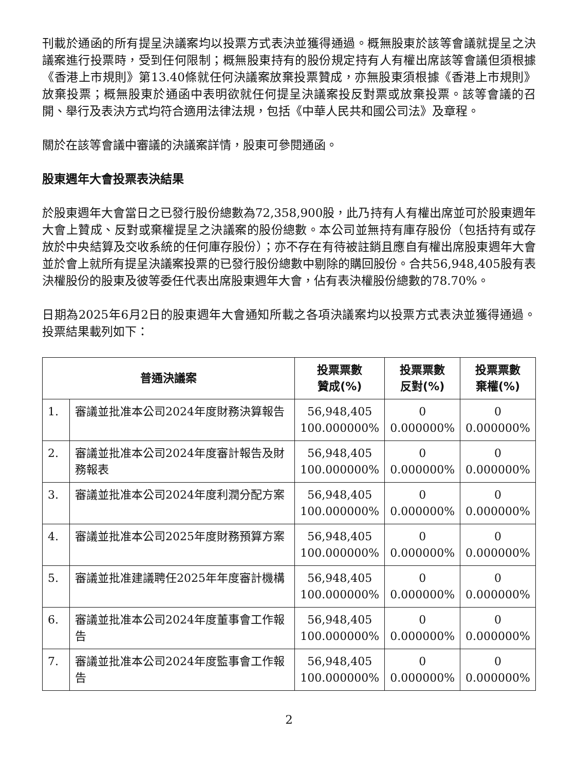刊載於通函的所有提呈決議案均以投票方式表決並獲得通過。概無股東於該等會議就提呈之決議案進行投票時，受到任何限制；概無股東持有的股份規定持有人有權出席該等會議但須根據《香港上市規則》第13.40條就任何決議案放棄投票贊成，亦無股東須根據《香港上市規則》放棄投票；概無股東於通函中表明欲就任何提呈決議案投反對票或放棄投票。該等會議的召開、舉行及表決方式均符合適用法律法規，包括《中華人民共和國公司法》及章程。
關於在該等會議中審議的決議案詳情，股東可參閱通函。
股東週年大會投票表決結果
於股東週年大會當日之已發行股份總數為72,358,900股，此乃持有人有權出席並可於股東週年大會上贊成、反對或棄權提呈之決議案的股份總數。本公司並無持有庫存股份（包括持有或存放於中央結算及交收系統的任何庫存股份）；亦不存在有待被註銷且應自有權出席股東週年大會並於會上就所有提呈決議案投票的已發行股份總數中剔除的購回股份。合共56,948,405股有表決權股份的股東及彼等委任代表出席股東週年大會，佔有表決權股份總數的78.70%。
日期為2025年6月2日的股東週年大會通知所載之各項決議案均以投票方式表決並獲得通過。投票結果載列如下：
| 普通決議案 | | 投票票數 贊成(%) | 投票票數 反對(%) | 投票票數 棄權(%) |
| --- | --- | --- | --- | --- |
| 1. | 審議並批准本公司2024年度財務決算報告 | 56,948,405 100.000000% | 0 0.000000% | 0 0.000000% |
| 2. | 審議並批准本公司2024年度審計報告及財務報表 | 56,948,405 100.000000% | 0 0.000000% | 0 0.000000% |
| 3. | 審議並批准本公司2024年度利潤分配方案 | 56,948,405 100.000000% | 0 0.000000% | 0 0.000000% |
| 4. | 審議並批准本公司2025年度財務預算方案 | 56,948,405 100.000000% | 0 0.000000% | 0 0.000000% |
| 5. | 審議並批准建議聘任2025年年度審計機構 | 56,948,405 100.000000% | 0 0.000000% | 0 0.000000% |
| 6. | 審議並批准本公司2024年度董事會工作報告 | 56,948,405 100.000000% | 0 0.000000% | 0 0.000000% |
| 7. | 審議並批准本公司2024年度監事會工作報告 | 56,948,405 100.000000% | 0 0.000000% | 0 0.000000% |
2